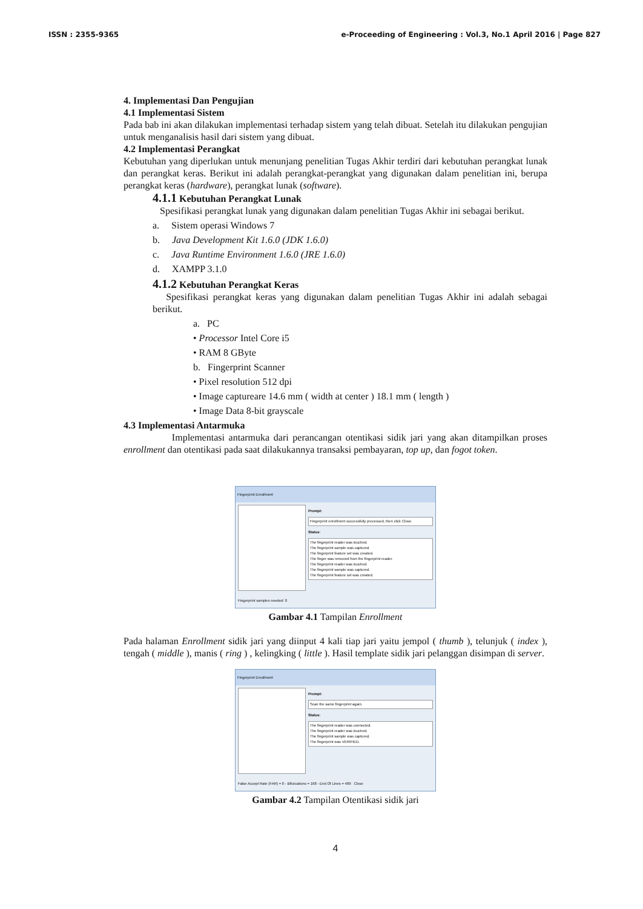ISSN : 2355-9365 e-Proceeding of Engineering : Vol.3, No.1 April 2016 | Page 827
4. Implementasi Dan Pengujian
4.1 Implementasi Sistem
Pada bab ini akan dilakukan implementasi terhadap sistem yang telah dibuat. Setelah itu dilakukan pengujian untuk menganalisis hasil dari sistem yang dibuat.
4.2 Implementasi Perangkat
Kebutuhan yang diperlukan untuk menunjang penelitian Tugas Akhir terdiri dari kebutuhan perangkat lunak dan perangkat keras. Berikut ini adalah perangkat-perangkat yang digunakan dalam penelitian ini, berupa perangkat keras (hardware), perangkat lunak (software).
4.1.1 Kebutuhan Perangkat Lunak
Spesifikasi perangkat lunak yang digunakan dalam penelitian Tugas Akhir ini sebagai berikut.
a. Sistem operasi Windows 7
b. Java Development Kit 1.6.0 (JDK 1.6.0)
c. Java Runtime Environment 1.6.0 (JRE 1.6.0)
d. XAMPP 3.1.0
4.1.2 Kebutuhan Perangkat Keras
Spesifikasi perangkat keras yang digunakan dalam penelitian Tugas Akhir ini adalah sebagai berikut.
a. PC
• Processor Intel Core i5
• RAM 8 GByte
b. Fingerprint Scanner
• Pixel resolution 512 dpi
• Image captureare 14.6 mm ( width at center ) 18.1 mm ( length )
• Image Data 8-bit grayscale
4.3 Implementasi Antarmuka
Implementasi antarmuka dari perancangan otentikasi sidik jari yang akan ditampilkan proses enrollment dan otentikasi pada saat dilakukannya transaksi pembayaran, top up, dan fogot token.
Fingerprint Enrollment
Prompt:
Fingerprint enrollment successfully processed, then click Close.
Status:
The fingerprint reader was touched.
The fingerprint sample was captured.
The fingerprint feature set was created.
The finger was removed from the fingerprint reader.
The fingerprint reader was touched.
The fingerprint sample was captured.
The fingerprint feature set was created.
Fingerprint samples needed: 0
Gambar 4.1 Tampilan Enrollment
Pada halaman Enrollment sidik jari yang diinput 4 kali tiap jari yaitu jempol ( thumb ), telunjuk ( index ), tengah ( middle ), manis ( ring ) , kelingking ( little ). Hasil template sidik jari pelanggan disimpan di server.
Fingerprint Enrollment
Prompt:
Scan the same fingerprint again.
Status:
The fingerprint reader was connected.
The fingerprint reader was touched.
The fingerprint sample was captured.
The fingerprint was VERIFIED.
False Accept Rate (FAR) = 0 - Bifurcations = 168 - End Of Lines = 489 Close
Gambar 4.2 Tampilan Otentikasi sidik jari
4